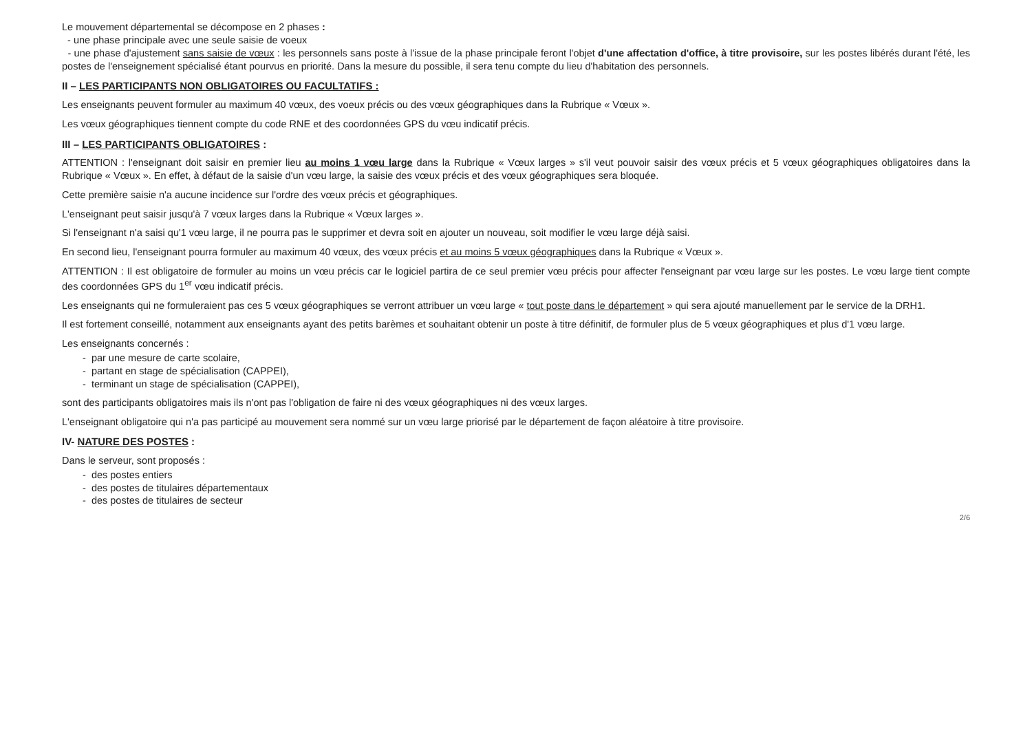Le mouvement départemental se décompose en 2 phases :
- une phase principale avec une seule saisie de voeux
- une phase d'ajustement sans saisie de vœux : les personnels sans poste à l'issue de la phase principale feront l'objet d'une affectation d'office, à titre provisoire, sur les postes libérés durant l'été, les postes de l'enseignement spécialisé étant pourvus en priorité. Dans la mesure du possible, il sera tenu compte du lieu d'habitation des personnels.
II – LES PARTICIPANTS NON OBLIGATOIRES OU FACULTATIFS :
Les enseignants peuvent formuler au maximum 40 vœux, des voeux précis ou des vœux géographiques dans la Rubrique « Vœux ».
Les vœux géographiques tiennent compte du code RNE et des coordonnées GPS du vœu indicatif précis.
III – LES PARTICIPANTS OBLIGATOIRES :
ATTENTION : l'enseignant doit saisir en premier lieu au moins 1 vœu large dans la Rubrique « Vœux larges » s'il veut pouvoir saisir des vœux précis et 5 vœux géographiques obligatoires dans la Rubrique « Vœux ». En effet, à défaut de la saisie d'un vœu large, la saisie des vœux précis et des vœux géographiques sera bloquée.
Cette première saisie n'a aucune incidence sur l'ordre des vœux précis et géographiques.
L'enseignant peut saisir jusqu'à 7 vœux larges dans la Rubrique « Vœux larges ».
Si l'enseignant n'a saisi qu'1 vœu large, il ne pourra pas le supprimer et devra soit en ajouter un nouveau, soit modifier le vœu large déjà saisi.
En second lieu, l'enseignant pourra formuler au maximum 40 vœux, des vœux précis et au moins 5 vœux géographiques dans la Rubrique « Vœux ».
ATTENTION : Il est obligatoire de formuler au moins un vœu précis car le logiciel partira de ce seul premier vœu précis pour affecter l'enseignant par vœu large sur les postes. Le vœu large tient compte des coordonnées GPS du 1<sup>er</sup> vœu indicatif précis.
Les enseignants qui ne formuleraient pas ces 5 vœux géographiques se verront attribuer un vœu large « tout poste dans le département » qui sera ajouté manuellement par le service de la DRH1.
Il est fortement conseillé, notamment aux enseignants ayant des petits barèmes et souhaitant obtenir un poste à titre définitif, de formuler plus de 5 vœux géographiques et plus d'1 vœu large.
Les enseignants concernés :
- par une mesure de carte scolaire,
- partant en stage de spécialisation (CAPPEI),
- terminant un stage de spécialisation (CAPPEI),
sont des participants obligatoires mais ils n'ont pas l'obligation de faire ni des vœux géographiques ni des vœux larges.
L'enseignant obligatoire qui n'a pas participé au mouvement sera nommé sur un vœu large priorisé par le département de façon aléatoire à titre provisoire.
IV- NATURE DES POSTES :
Dans le serveur, sont proposés :
- des postes entiers
- des postes de titulaires départementaux
- des postes de titulaires de secteur
2/6